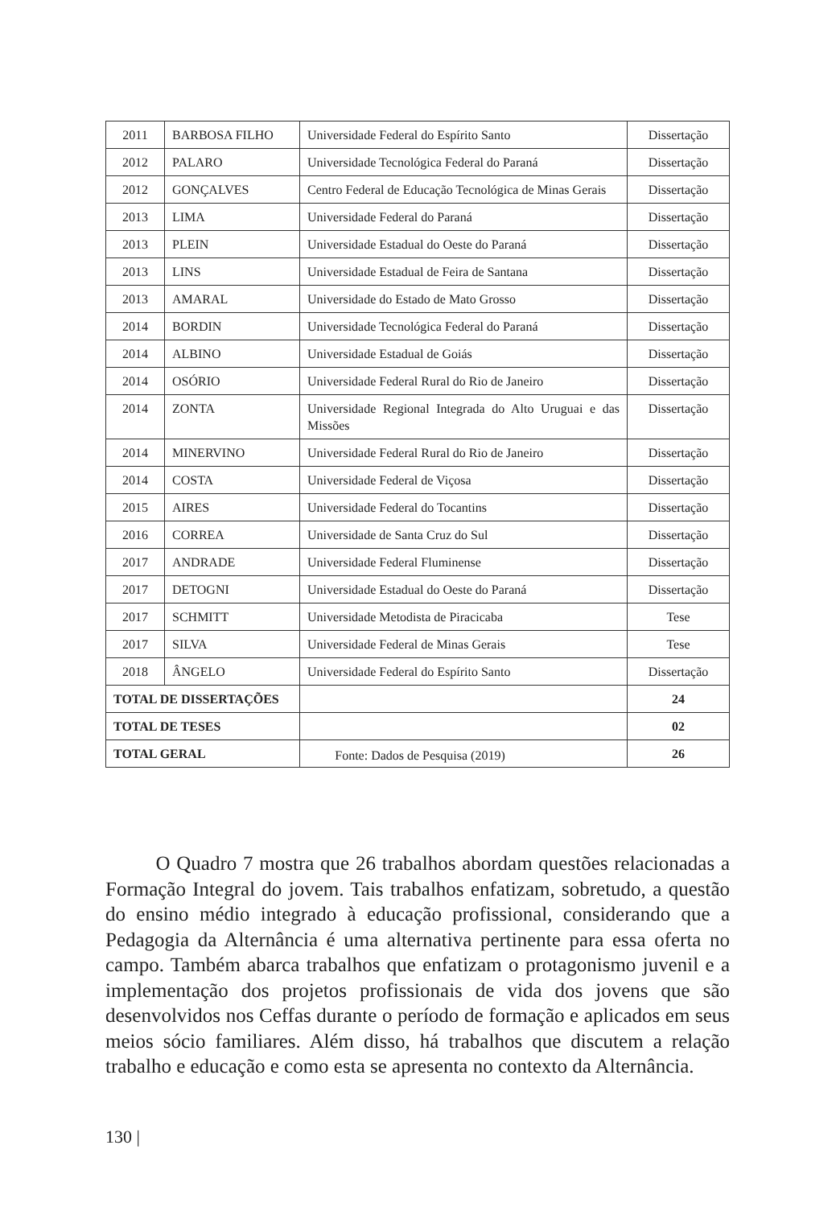| 2011 | BARBOSA FILHO | Universidade Federal do Espírito Santo | Dissertação |
| 2012 | PALARO | Universidade Tecnológica Federal do Paraná | Dissertação |
| 2012 | GONÇALVES | Centro Federal de Educação Tecnológica de Minas Gerais | Dissertação |
| 2013 | LIMA | Universidade Federal do Paraná | Dissertação |
| 2013 | PLEIN | Universidade Estadual do Oeste do Paraná | Dissertação |
| 2013 | LINS | Universidade Estadual de Feira de Santana | Dissertação |
| 2013 | AMARAL | Universidade do Estado de Mato Grosso | Dissertação |
| 2014 | BORDIN | Universidade Tecnológica Federal do Paraná | Dissertação |
| 2014 | ALBINO | Universidade Estadual de Goiás | Dissertação |
| 2014 | OSÓRIO | Universidade Federal Rural do Rio de Janeiro | Dissertação |
| 2014 | ZONTA | Universidade Regional Integrada do Alto Uruguai e das Missões | Dissertação |
| 2014 | MINERVINO | Universidade Federal Rural do Rio de Janeiro | Dissertação |
| 2014 | COSTA | Universidade Federal de Viçosa | Dissertação |
| 2015 | AIRES | Universidade Federal do Tocantins | Dissertação |
| 2016 | CORREA | Universidade de Santa Cruz do Sul | Dissertação |
| 2017 | ANDRADE | Universidade Federal Fluminense | Dissertação |
| 2017 | DETOGNI | Universidade Estadual do Oeste do Paraná | Dissertação |
| 2017 | SCHMITT | Universidade Metodista de Piracicaba | Tese |
| 2017 | SILVA | Universidade Federal de Minas Gerais | Tese |
| 2018 | ÂNGELO | Universidade Federal do Espírito Santo | Dissertação |
| TOTAL DE DISSERTAÇÕES | | | 24 |
| TOTAL DE TESES | | | 02 |
| TOTAL GERAL | | | 26 |
Fonte: Dados de Pesquisa (2019)
   O Quadro 7 mostra que 26 trabalhos abordam questões relacionadas a Formação Integral do jovem. Tais trabalhos enfatizam, sobretudo, a questão do ensino médio integrado à educação profissional, considerando que a Pedagogia da Alternância é uma alternativa pertinente para essa oferta no campo. Também abarca trabalhos que enfatizam o protagonismo juvenil e a implementação dos projetos profissionais de vida dos jovens que são desenvolvidos nos Ceffas durante o período de formação e aplicados em seus meios sócio familiares. Além disso, há trabalhos que discutem a relação trabalho e educação e como esta se apresenta no contexto da Alternância.
130 |